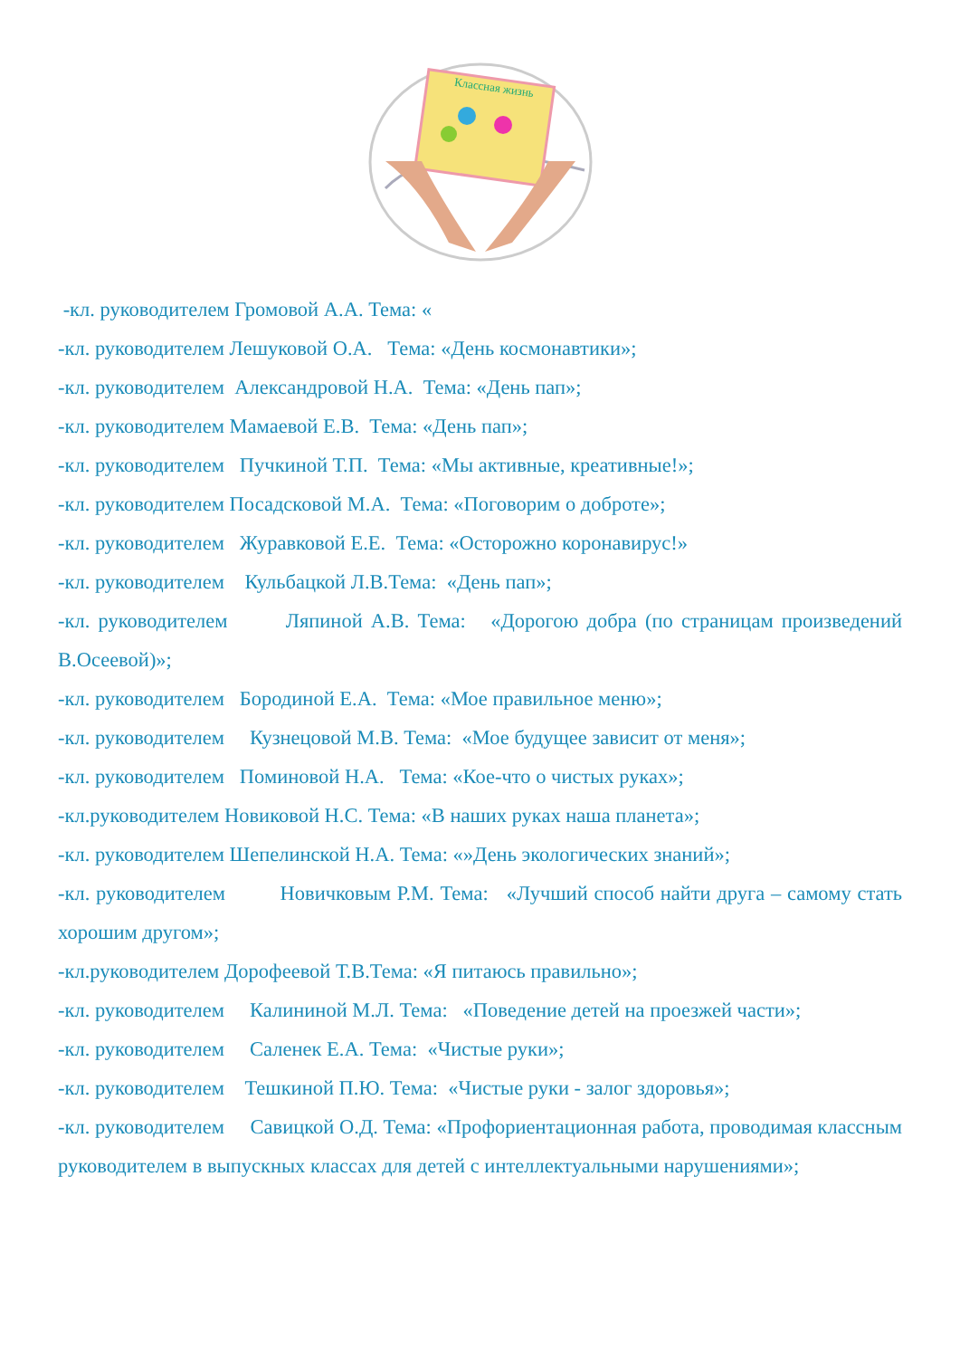Классная жизнь
-кл. руководителем Громовой А.А. Тема: «
-кл. руководителем Лешуковой О.А. Тема: «День космонавтики»;
-кл. руководителем Александровой Н.А. Тема: «День пап»;
-кл. руководителем Мамаевой Е.В. Тема: «День пап»;
-кл. руководителем Пучкиной Т.П. Тема: «Мы активные, креативные!»;
-кл. руководителем Посадсковой М.А. Тема: «Поговорим о доброте»;
-кл. руководителем Журавковой Е.Е. Тема: «Осторожно коронавирус!»
-кл. руководителем Кульбацкой Л.В.Тема: «День пап»;
-кл. руководителем Ляпиной А.В. Тема: «Дорогою добра (по страницам произведений В.Осеевой)»;
-кл. руководителем Бородиной Е.А. Тема: «Мое правильное меню»;
-кл. руководителем Кузнецовой М.В. Тема: «Мое будущее зависит от меня»;
-кл. руководителем Поминовой Н.А. Тема: «Кое-что о чистых руках»;
-кл.руководителем Новиковой Н.С. Тема: «В наших руках наша планета»;
-кл. руководителем Шепелинской Н.А. Тема: «»День экологических знаний»;
-кл. руководителем Новичковым Р.М. Тема: «Лучший способ найти друга – самому стать хорошим другом»;
-кл.руководителем Дорофеевой Т.В.Тема: «Я питаюсь правильно»;
-кл. руководителем Калининой М.Л. Тема: «Поведение детей на проезжей части»;
-кл. руководителем Саленек Е.А. Тема: «Чистые руки»;
-кл. руководителем Тешкиной П.Ю. Тема: «Чистые руки - залог здоровья»;
-кл. руководителем Савицкой О.Д. Тема: «Профориентационная работа, проводимая классным руководителем в выпускных классах для детей с интеллектуальными нарушениями»;